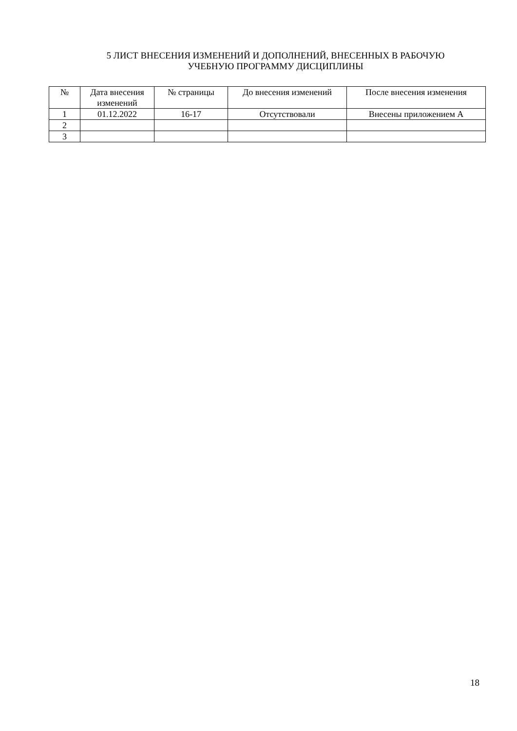5 ЛИСТ ВНЕСЕНИЯ ИЗМЕНЕНИЙ И ДОПОЛНЕНИЙ, ВНЕСЕННЫХ В РАБОЧУЮ
УЧЕБНУЮ ПРОГРАММУ ДИСЦИПЛИНЫ
| № | Дата внесения изменений | № страницы | До внесения изменений | После внесения изменения |
| --- | --- | --- | --- | --- |
| 1 | 01.12.2022 | 16-17 | Отсутствовали | Внесены приложением А |
| 2 | | | | |
| 3 | | | | |
18